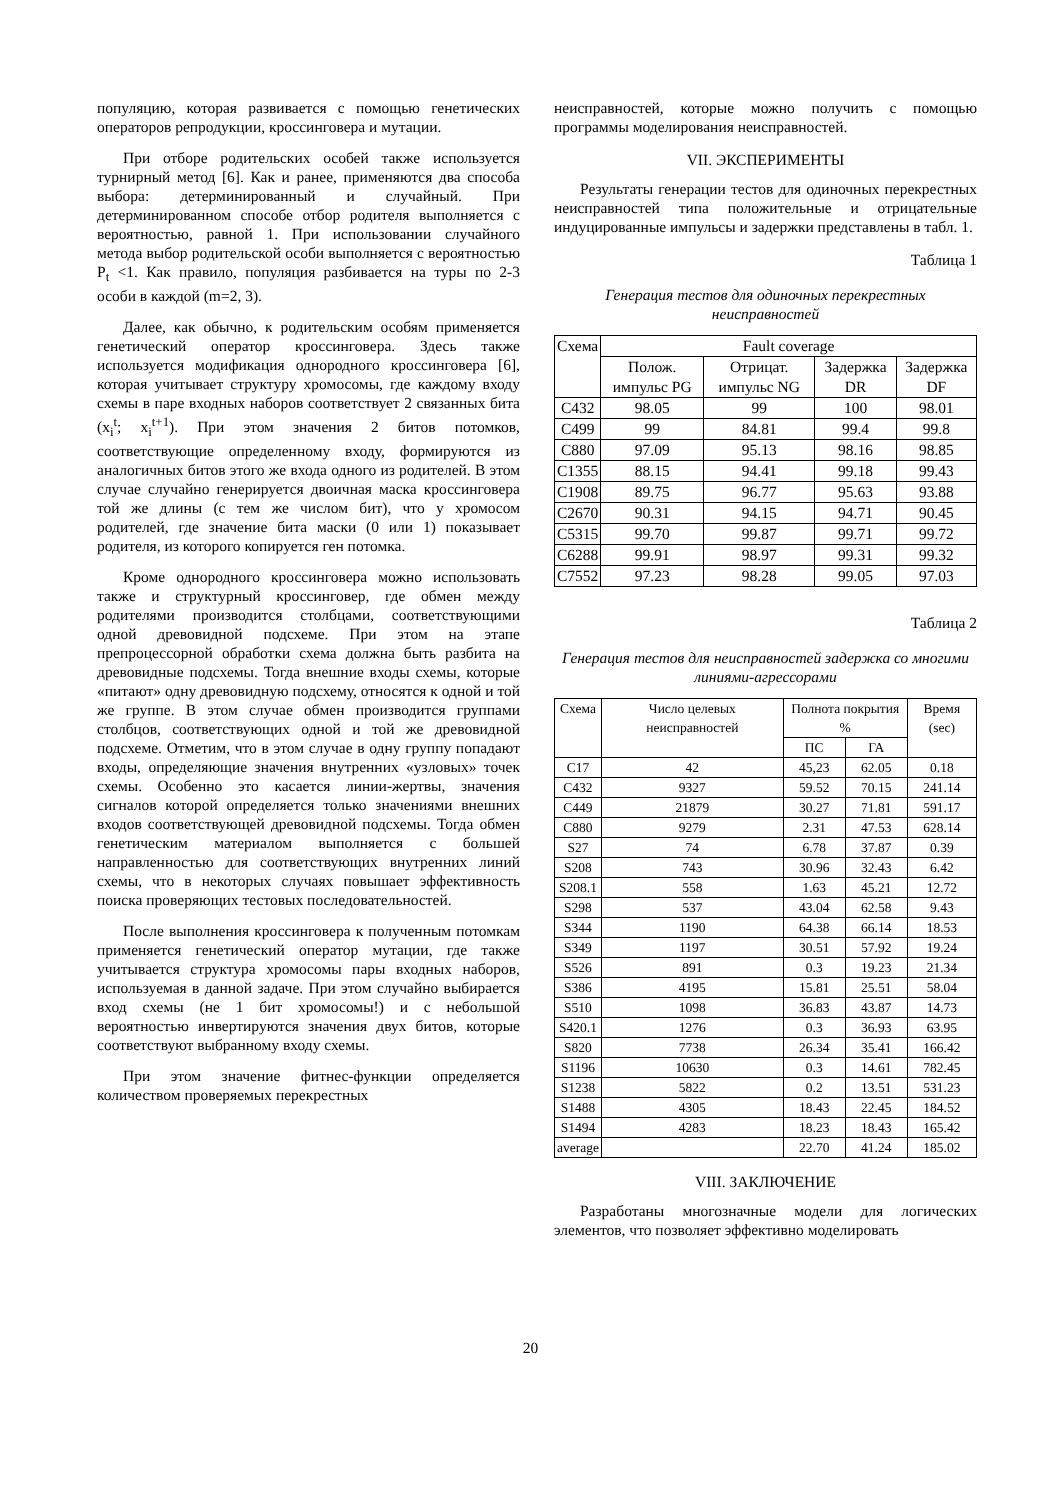популяцию, которая развивается с помощью генетических операторов репродукции, кроссинговера и мутации.
При отборе родительских особей также используется турнирный метод [6]. Как и ранее, применяются два способа выбора: детерминированный и случайный. При детерминированном способе отбор родителя выполняется с вероятностью, равной 1. При использовании случайного метода выбор родительской особи выполняется с вероятностью P<sub>t</sub> <1. Как правило, популяция разбивается на туры по 2-3 особи в каждой (m=2, 3).
Далее, как обычно, к родительским особям применяется генетический оператор кроссинговера. Здесь также используется модификация однородного кроссинговера [6], которая учитывает структуру хромосомы, где каждому входу схемы в паре входных наборов соответствует 2 связанных бита (x<sub>i</sub><sup>t</sup>; x<sub>i</sub><sup>t+1</sup>). При этом значения 2 битов потомков, соответствующие определенному входу, формируются из аналогичных битов этого же входа одного из родителей. В этом случае случайно генерируется двоичная маска кроссинговера той же длины (с тем же числом бит), что у хромосом родителей, где значение бита маски (0 или 1) показывает родителя, из которого копируется ген потомка.
Кроме однородного кроссинговера можно использовать также и структурный кроссинговер, где обмен между родителями производится столбцами, соответствующими одной древовидной подсхеме. При этом на этапе препроцессорной обработки схема должна быть разбита на древовидные подсхемы. Тогда внешние входы схемы, которые «питают» одну древовидную подсхему, относятся к одной и той же группе. В этом случае обмен производится группами столбцов, соответствующих одной и той же древовидной подсхеме. Отметим, что в этом случае в одну группу попадают входы, определяющие значения внутренних «узловых» точек схемы. Особенно это касается линии-жертвы, значения сигналов которой определяется только значениями внешних входов соответствующей древовидной подсхемы. Тогда обмен генетическим материалом выполняется с большей направленностью для соответствующих внутренних линий схемы, что в некоторых случаях повышает эффективность поиска проверяющих тестовых последовательностей.
После выполнения кроссинговера к полученным потомкам применяется генетический оператор мутации, где также учитывается структура хромосомы пары входных наборов, используемая в данной задаче. При этом случайно выбирается вход схемы (не 1 бит хромосомы!) и с небольшой вероятностью инвертируются значения двух битов, которые соответствуют выбранному входу схемы.
При этом значение фитнес-функции определяется количеством проверяемых перекрестных
неисправностей, которые можно получить с помощью программы моделирования неисправностей.
VII. ЭКСПЕРИМЕНТЫ
Результаты генерации тестов для одиночных перекрестных неисправностей типа положительные и отрицательные индуцированные импульсы и задержки представлены в табл. 1.
Таблица 1
Генерация тестов для одиночных перекрестных неисправностей
| Схема | Fault coverage | | | |
| --- | --- | --- | --- | --- |
| | Полож. импульс PG | Отрицат. импульс NG | Задержка DR | Задержка DF |
| C432 | 98.05 | 99 | 100 | 98.01 |
| C499 | 99 | 84.81 | 99.4 | 99.8 |
| C880 | 97.09 | 95.13 | 98.16 | 98.85 |
| C1355 | 88.15 | 94.41 | 99.18 | 99.43 |
| C1908 | 89.75 | 96.77 | 95.63 | 93.88 |
| C2670 | 90.31 | 94.15 | 94.71 | 90.45 |
| C5315 | 99.70 | 99.87 | 99.71 | 99.72 |
| C6288 | 99.91 | 98.97 | 99.31 | 99.32 |
| C7552 | 97.23 | 98.28 | 99.05 | 97.03 |
Таблица 2
Генерация тестов для неисправностей задержка со многими линиями-агрессорами
| Схема | Число целевых неисправностей | Полнота покрытия % | | Время (sec) |
| --- | --- | --- | --- | --- |
| | | ПС | ГА | |
| C17 | 42 | 45,23 | 62.05 | 0.18 |
| C432 | 9327 | 59.52 | 70.15 | 241.14 |
| C449 | 21879 | 30.27 | 71.81 | 591.17 |
| C880 | 9279 | 2.31 | 47.53 | 628.14 |
| S27 | 74 | 6.78 | 37.87 | 0.39 |
| S208 | 743 | 30.96 | 32.43 | 6.42 |
| S208.1 | 558 | 1.63 | 45.21 | 12.72 |
| S298 | 537 | 43.04 | 62.58 | 9.43 |
| S344 | 1190 | 64.38 | 66.14 | 18.53 |
| S349 | 1197 | 30.51 | 57.92 | 19.24 |
| S526 | 891 | 0.3 | 19.23 | 21.34 |
| S386 | 4195 | 15.81 | 25.51 | 58.04 |
| S510 | 1098 | 36.83 | 43.87 | 14.73 |
| S420.1 | 1276 | 0.3 | 36.93 | 63.95 |
| S820 | 7738 | 26.34 | 35.41 | 166.42 |
| S1196 | 10630 | 0.3 | 14.61 | 782.45 |
| S1238 | 5822 | 0.2 | 13.51 | 531.23 |
| S1488 | 4305 | 18.43 | 22.45 | 184.52 |
| S1494 | 4283 | 18.23 | 18.43 | 165.42 |
| average | | 22.70 | 41.24 | 185.02 |
VIII. ЗАКЛЮЧЕНИЕ
Разработаны многозначные модели для логических элементов, что позволяет эффективно моделировать
20